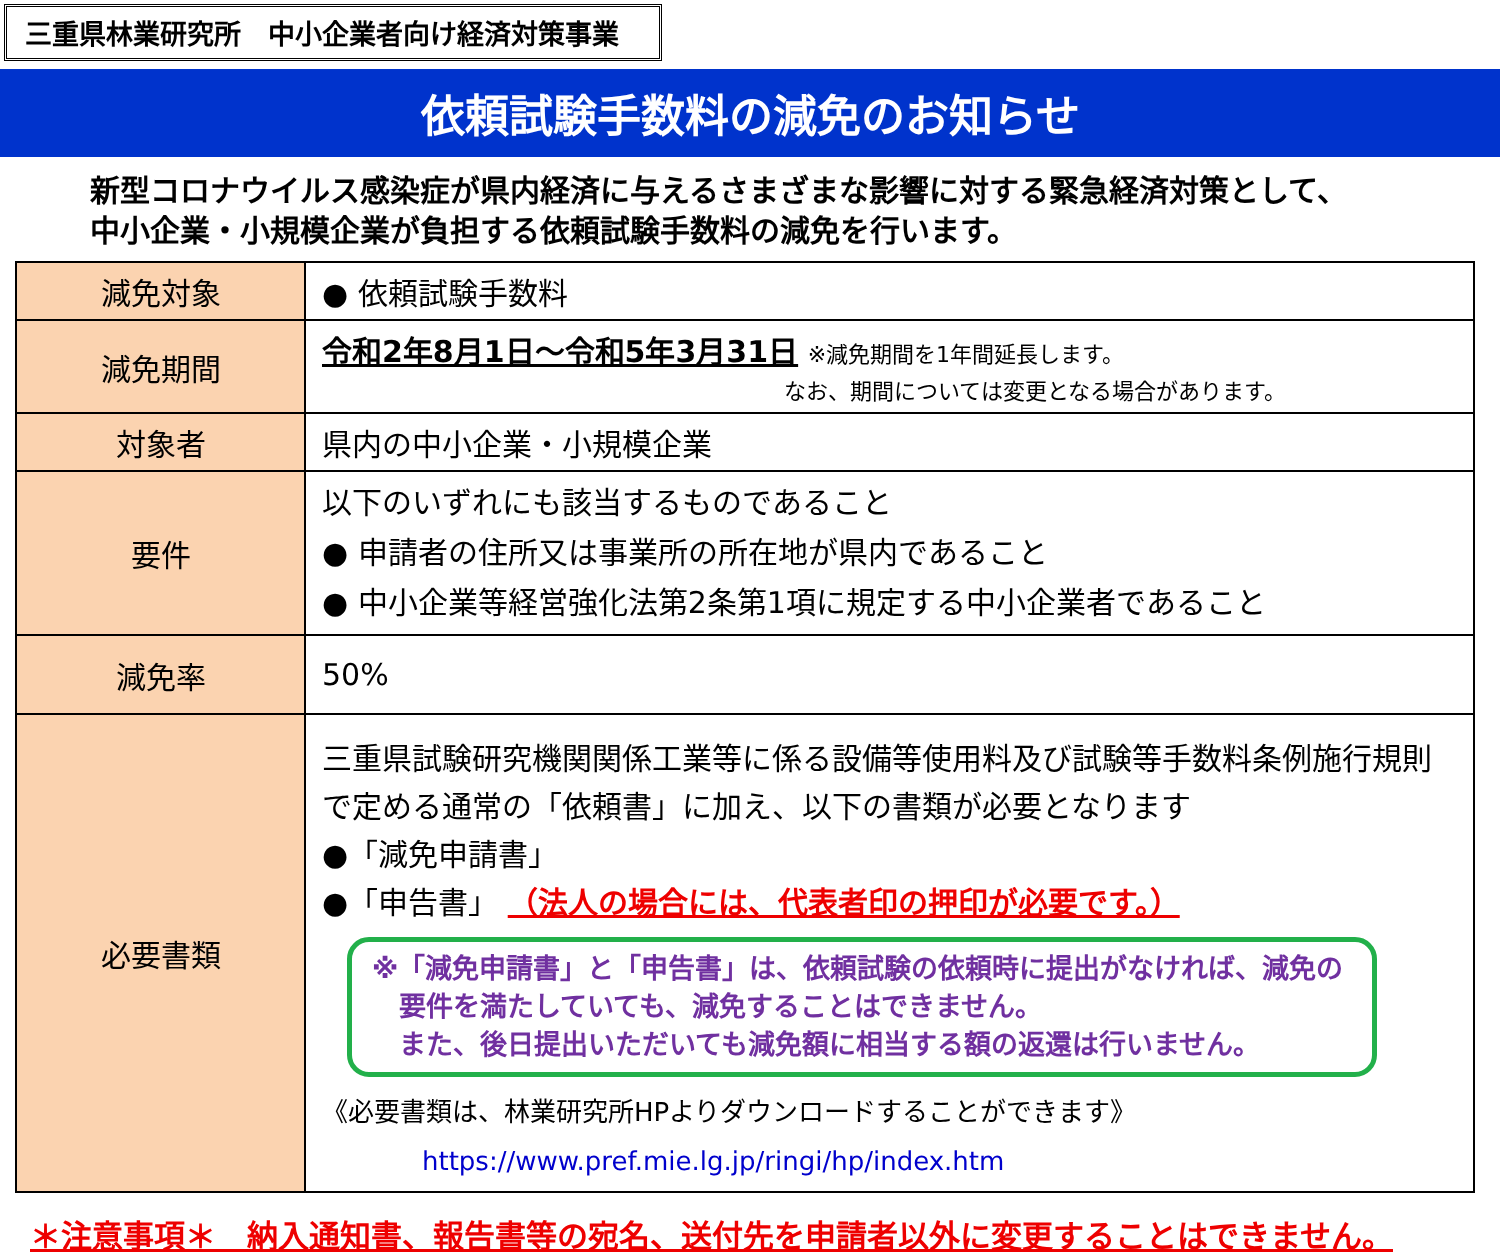三重県林業研究所　中小企業者向け経済対策事業
依頼試験手数料の減免のお知らせ
新型コロナウイルス感染症が県内経済に与えるさまざまな影響に対する緊急経済対策として、
中小企業・小規模企業が負担する依頼試験手数料の減免を行います。
| 減免対象 | ● 依頼試験手数料 |
| 減免期間 | 令和2年8月1日～令和5年3月31日 ※減免期間を1年間延長します。 なお、期間については変更となる場合があります。 |
| 対象者 | 県内の中小企業・小規模企業 |
| 要件 | 以下のいずれにも該当するものであること ● 申請者の住所又は事業所の所在地が県内であること ● 中小企業等経営強化法第2条第1項に規定する中小企業者であること |
| 減免率 | 50% |
| 必要書類 | 三重県試験研究機関関係工業等に係る設備等使用料及び試験等手数料条例施行規則で定める通常の「依頼書」に加え、以下の書類が必要となります ●「減免申請書」 ●「申告書」 （法人の場合には、代表者印の押印が必要です。） ※「減免申請書」と「申告書」は、依頼試験の依頼時に提出がなければ、減免の 要件を満たしていても、減免することはできません。 また、後日提出いただいても減免額に相当する額の返還は行いません。 《必要書類は、林業研究所HPよりダウンロードすることができます》 https://www.pref.mie.lg.jp/ringi/hp/index.htm |
＊注意事項＊　納入通知書、報告書等の宛名、送付先を申請者以外に変更することはできません。